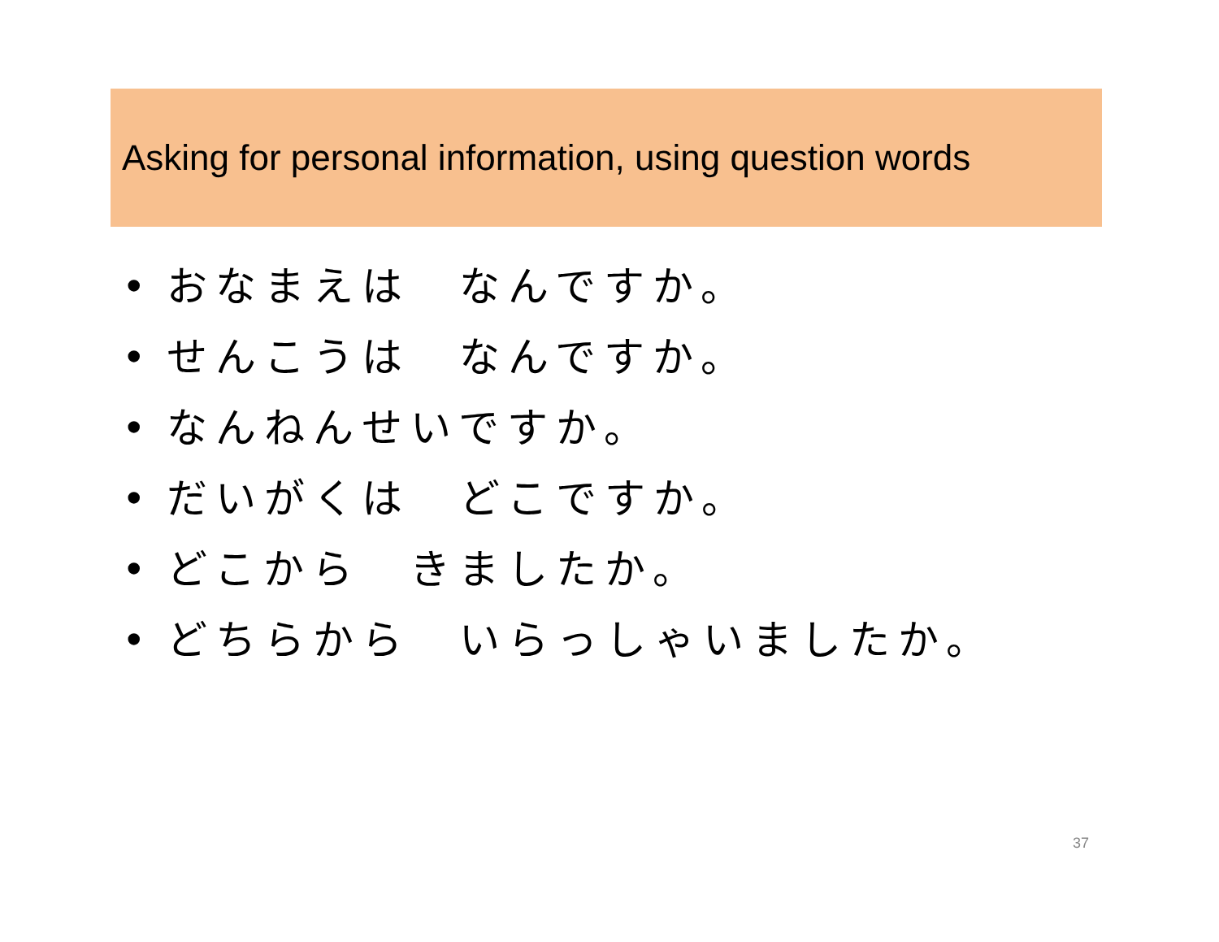Asking for personal information, using question words
• おなまえは　なんですか。
• せんこうは　なんですか。
• なんねんせいですか。
• だいがくは　どこですか。
• どこから　きましたか。
• どちらから　いらっしゃいましたか。
37